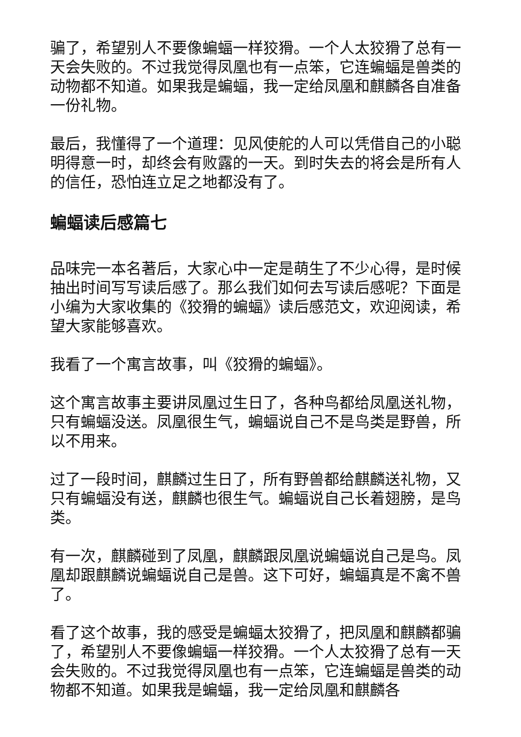骗了，希望别人不要像蝙蝠一样狡猾。一个人太狡猾了总有一天会失败的。不过我觉得凤凰也有一点笨，它连蝙蝠是兽类的动物都不知道。如果我是蝙蝠，我一定给凤凰和麒麟各自准备一份礼物。
最后，我懂得了一个道理：见风使舵的人可以凭借自己的小聪明得意一时，却终会有败露的一天。到时失去的将会是所有人的信任，恐怕连立足之地都没有了。
蝙蝠读后感篇七
品味完一本名著后，大家心中一定是萌生了不少心得，是时候抽出时间写写读后感了。那么我们如何去写读后感呢？下面是小编为大家收集的《狡猾的蝙蝠》读后感范文，欢迎阅读，希望大家能够喜欢。
我看了一个寓言故事，叫《狡猾的蝙蝠》。
这个寓言故事主要讲凤凰过生日了，各种鸟都给凤凰送礼物，只有蝙蝠没送。凤凰很生气，蝙蝠说自己不是鸟类是野兽，所以不用来。
过了一段时间，麒麟过生日了，所有野兽都给麒麟送礼物，又只有蝙蝠没有送，麒麟也很生气。蝙蝠说自己长着翅膀，是鸟类。
有一次，麒麟碰到了凤凰，麒麟跟凤凰说蝙蝠说自己是鸟。凤凰却跟麒麟说蝙蝠说自己是兽。这下可好，蝙蝠真是不禽不兽了。
看了这个故事，我的感受是蝙蝠太狡猾了，把凤凰和麒麟都骗了，希望别人不要像蝙蝠一样狡猾。一个人太狡猾了总有一天会失败的。不过我觉得凤凰也有一点笨，它连蝙蝠是兽类的动物都不知道。如果我是蝙蝠，我一定给凤凰和麒麟各